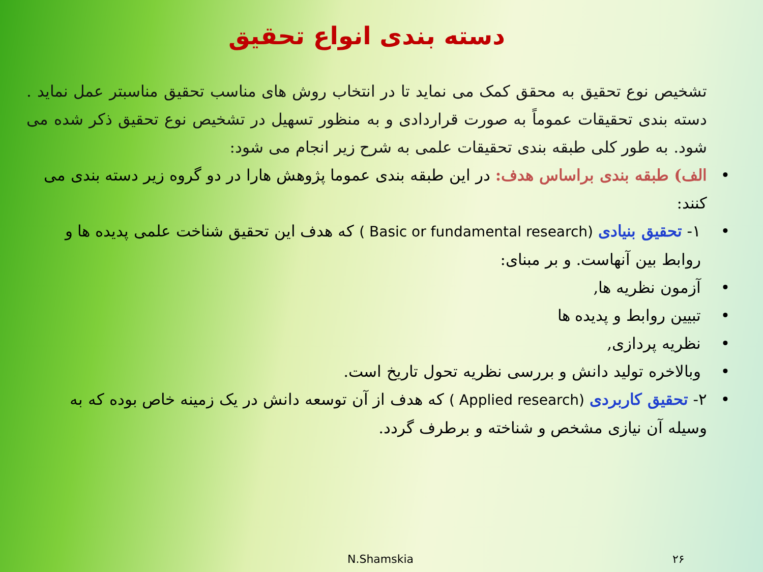دسته بندی انواع تحقیق
تشخیص نوع تحقیق به محقق کمک می نماید تا در انتخاب روش های مناسب تحقیق مناسبتر عمل نماید . دسته بندی تحقیقات عموماً به صورت قراردادی و به منظور تسهیل در تشخیص نوع تحقیق ذکر شده می شود. به طور کلی طبقه بندی تحقیقات علمی به شرح زیر انجام می شود:
الف) طبقه بندی براساس هدف: در این طبقه بندی عموما پژوهش هارا در دو گروه زیر دسته بندی می کنند:
۱- تحقیق بنیادی ( Basic or fundamental research) که هدف این تحقیق شناخت علمی پدیده ها و روابط بین آنهاست. و بر مبنای:
آزمون نظریه ها,
تبیین روابط و پدیده ها
نظریه پردازی,
وبالاخره تولید دانش و بررسی نظریه تحول تاریخ است.
۲- تحقیق کاربردی ( Applied research) که هدف از آن توسعه دانش در یک زمینه خاص بوده که به وسیله آن نیازی مشخص و شناخته و برطرف گردد.
N.Shamskia ۲۶